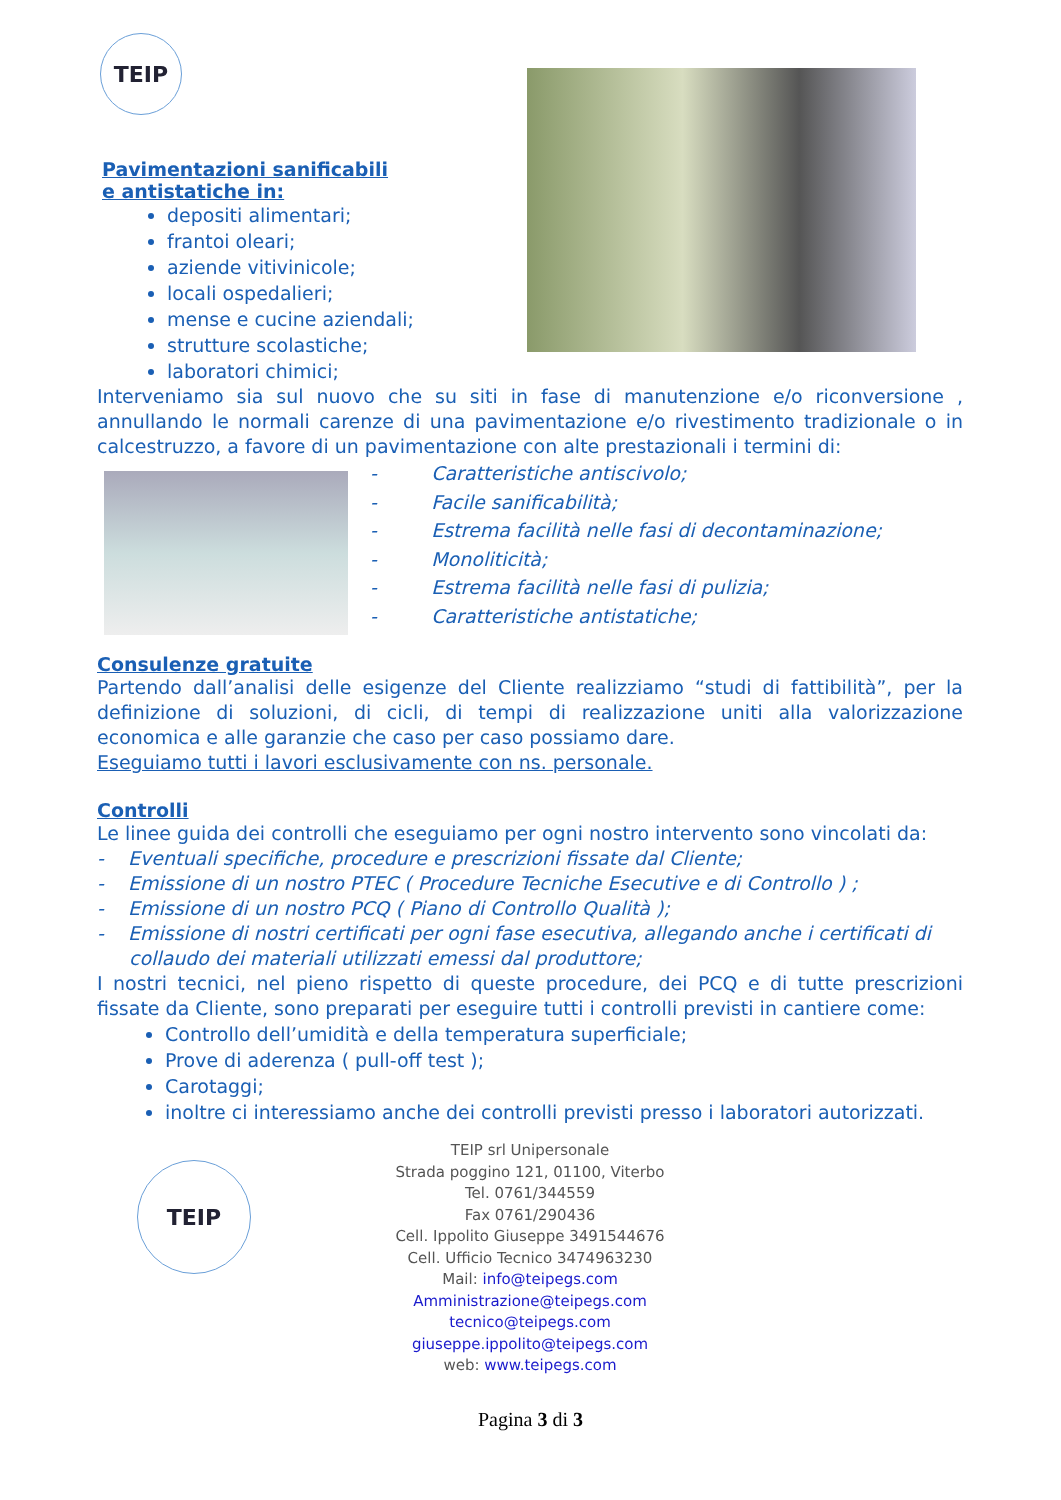TEIP
Pavimentazioni sanificabili e antistatiche in:
depositi alimentari;
frantoi oleari;
aziende vitivinicole;
locali ospedalieri;
mense e cucine aziendali;
strutture scolastiche;
laboratori chimici;
Interveniamo sia sul nuovo che su siti in fase di manutenzione e/o riconversione , annullando le normali carenze di una pavimentazione e/o rivestimento tradizionale o in calcestruzzo, a favore di un pavimentazione con alte prestazionali i termini di:
- Caratteristiche antiscivolo;
- Facile sanificabilità;
- Estrema facilità nelle fasi di decontaminazione;
- Monoliticità;
- Estrema facilità nelle fasi di pulizia;
- Caratteristiche antistatiche;
Consulenze gratuite
Partendo dall’analisi delle esigenze del Cliente realizziamo “studi di fattibilità”, per la definizione di soluzioni, di cicli, di tempi di realizzazione uniti alla valorizzazione economica e alle garanzie che caso per caso possiamo dare.
Eseguiamo tutti i lavori esclusivamente con ns. personale.
Controlli
Le linee guida dei controlli che eseguiamo per ogni nostro intervento sono vincolati da:
- Eventuali specifiche, procedure e prescrizioni fissate dal Cliente;
- Emissione di un nostro PTEC ( Procedure Tecniche Esecutive e di Controllo ) ;
- Emissione di un nostro PCQ ( Piano di Controllo Qualità );
- Emissione di nostri certificati per ogni fase esecutiva, allegando anche i certificati di collaudo dei materiali utilizzati emessi dal produttore;
I nostri tecnici, nel pieno rispetto di queste procedure, dei PCQ e di tutte prescrizioni fissate da Cliente, sono preparati per eseguire tutti i controlli previsti in cantiere come:
Controllo dell’umidità e della temperatura superficiale;
Prove di aderenza ( pull-off test );
Carotaggi;
inoltre ci interessiamo anche dei controlli previsti presso i laboratori autorizzati.
TEIP
TEIP srl Unipersonale
Strada poggino 121, 01100, Viterbo
Tel. 0761/344559
Fax 0761/290436
Cell. Ippolito Giuseppe 3491544676
Cell. Ufficio Tecnico 3474963230
Mail: info@teipegs.com
Amministrazione@teipegs.com
tecnico@teipegs.com
giuseppe.ippolito@teipegs.com
web: www.teipegs.com
Pagina 3 di 3